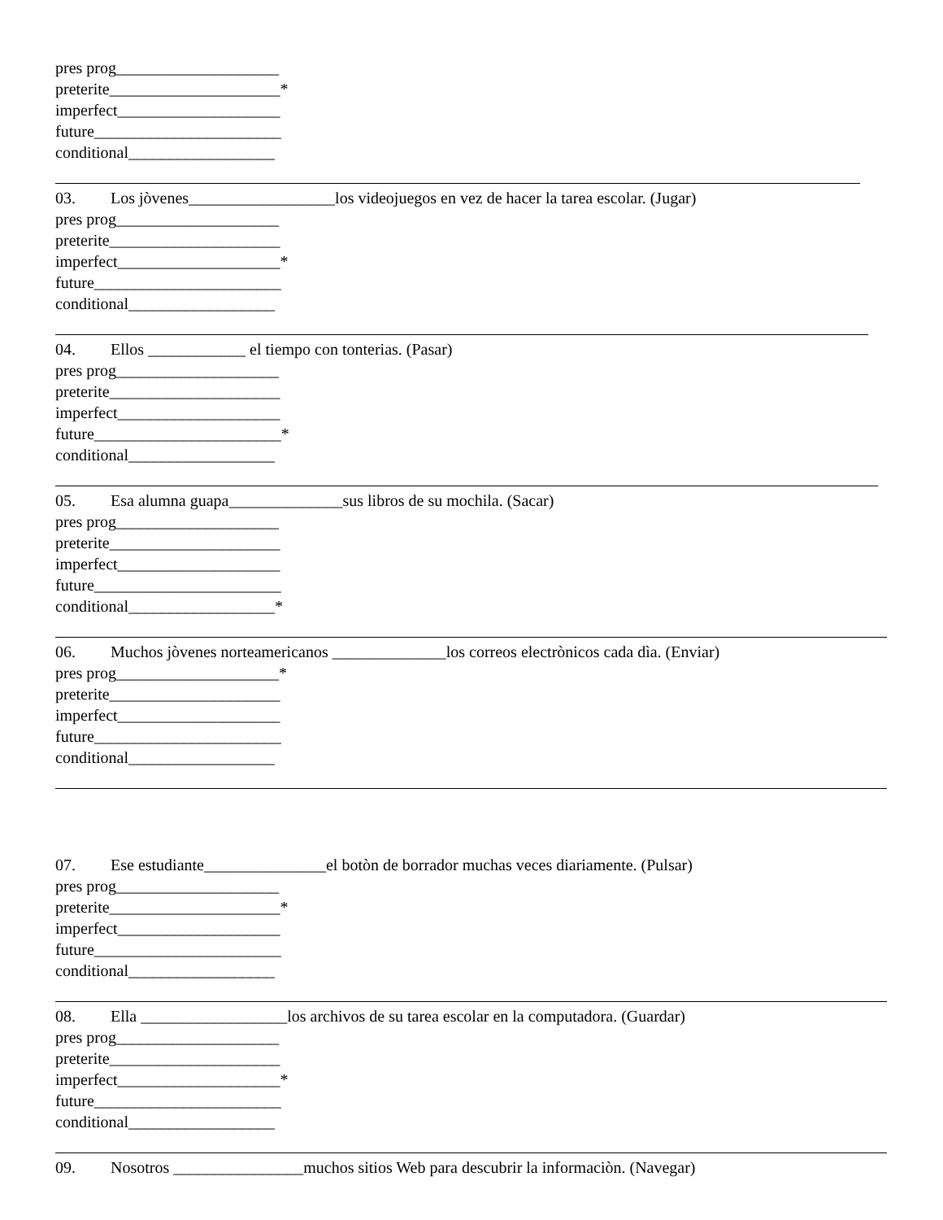pres prog____________________
preterite_____________________*
imperfect____________________
future_______________________
conditional__________________
03. Los jòvenes__________________los videojuegos en vez de hacer la tarea escolar. (Jugar)
pres prog____________________
preterite_____________________
imperfect____________________*
future_______________________
conditional__________________
04. Ellos ____________ el tiempo con tonterias. (Pasar)
pres prog____________________
preterite_____________________
imperfect____________________
future_______________________*
conditional__________________
05. Esa alumna guapa______________sus libros de su mochila. (Sacar)
pres prog____________________
preterite_____________________
imperfect____________________
future_______________________
conditional__________________*
06. Muchos jòvenes norteamericanos ______________los correos electrònicos cada dìa. (Enviar)
pres prog____________________*
preterite_____________________
imperfect____________________
future_______________________
conditional__________________
07. Ese estudiante_______________el botòn de borrador muchas veces diariamente. (Pulsar)
pres prog____________________
preterite_____________________*
imperfect____________________
future_______________________
conditional__________________
08. Ella __________________los archivos de su tarea escolar en la computadora. (Guardar)
pres prog____________________
preterite_____________________
imperfect____________________*
future_______________________
conditional__________________
09. Nosotros ________________muchos sitios Web para descubrir la informaciòn. (Navegar)